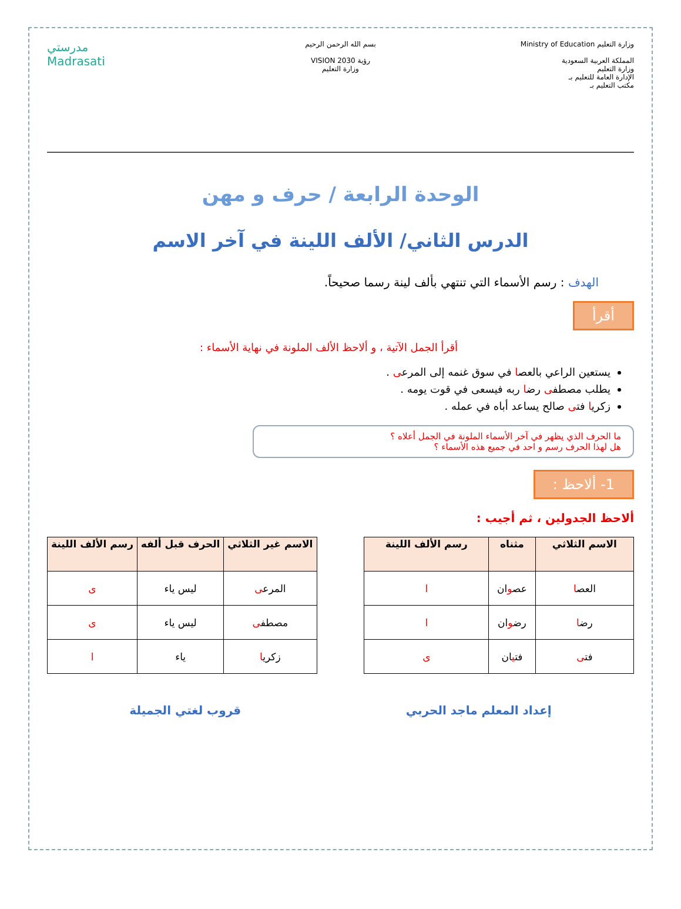وزارة التعليم Ministry of Education
المملكة العربية السعودية
وزارة التعليم
الإدارة العامة للتعليم بـ
مكتب التعليم بـ
بسم الله الرحمن الرحيم
رؤية VISION 2030
وزارة التعليم
مدرستي
Madrasati
الوحدة الرابعة / حرف و مهن
الدرس الثاني/ الألف اللينة في آخر الاسم
الهدف : رسم الأسماء التي تنتهي بألف لينة رسما صحيحاً.
أقرأ
أقرأ الجمل الآتية ، و ألاحظ الألف الملونة في نهاية الأسماء :
يستعين الراعي بالعصا في سوق غنمه إلى المرعى .
يطلب مصطفى رضا ربه فيسعى في قوت يومه .
زكريا فتى صالح يساعد أباه في عمله .
ما الحرف الذي يظهر في آخر الأسماء الملونة في الجمل أعلاه ؟
هل لهذا الحرف رسم و احد في جميع هذه الأسماء ؟
1- ألاحظ :
ألاحظ الجدولين ، ثم أجيب :
| الاسم الثلاثي | مثناه | رسم الألف اللينة |
| --- | --- | --- |
| العص ا | عص و ان | ا |
| رض ا | رض و ان | ا |
| فت ى | فت ي ان | ى |
| الاسم غير الثلاثي | الحرف قبل ألفه | رسم الألف اللينة |
| --- | --- | --- |
| المرع ى | ليس ياء | ى |
| مصطف ى | ليس ياء | ى |
| زكري ا | ياء | ا |
إعداد المعلم ماجد الحربي قروب لغتي الجميلة